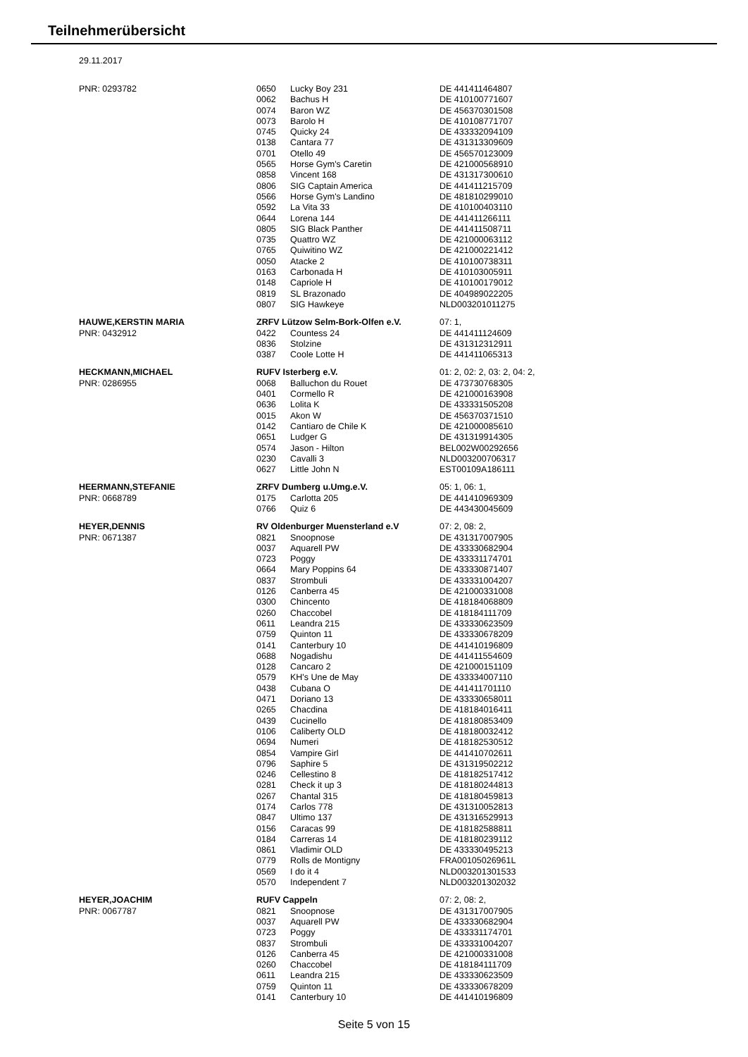Teilnehmerübersicht
29.11.2017
| PNR: 0293782 | 0650 | Lucky Boy 231 | DE 441411464807 |
| | 0062 | Bachus H | DE 410100771607 |
| | 0074 | Baron WZ | DE 456370301508 |
| | 0073 | Barolo H | DE 410108771707 |
| | 0745 | Quicky 24 | DE 433332094109 |
| | 0138 | Cantara 77 | DE 431313309609 |
| | 0701 | Otello 49 | DE 456570123009 |
| | 0565 | Horse Gym's Caretin | DE 421000568910 |
| | 0858 | Vincent 168 | DE 431317300610 |
| | 0806 | SIG Captain America | DE 441411215709 |
| | 0566 | Horse Gym's Landino | DE 481810299010 |
| | 0592 | La Vita 33 | DE 410100403110 |
| | 0644 | Lorena 144 | DE 441411266111 |
| | 0805 | SIG Black Panther | DE 441411508711 |
| | 0735 | Quattro WZ | DE 421000063112 |
| | 0765 | Quiwitino WZ | DE 421000221412 |
| | 0050 | Atacke 2 | DE 410100738311 |
| | 0163 | Carbonada H | DE 410103005911 |
| | 0148 | Capriole H | DE 410100179012 |
| | 0819 | SL Brazonado | DE 404989022205 |
| | 0807 | SIG Hawkeye | NLD003201011275 |
| HAUWE,KERSTIN MARIA | ZRFV Lützow Selm-Bork-Olfen e.V. | | 07: 1, |
| PNR: 0432912 | 0422 | Countess 24 | DE 441411124609 |
| | 0836 | Stolzine | DE 431312312911 |
| | 0387 | Coole Lotte H | DE 441411065313 |
| HECKMANN,MICHAEL | RUFV Isterberg e.V. | | 01: 2, 02: 2, 03: 2, 04: 2, |
| PNR: 0286955 | 0068 | Balluchon du Rouet | DE 473730768305 |
| | 0401 | Cormello R | DE 421000163908 |
| | 0636 | Lolita K | DE 433331505208 |
| | 0015 | Akon W | DE 456370371510 |
| | 0142 | Cantiaro de Chile K | DE 421000085610 |
| | 0651 | Ludger G | DE 431319914305 |
| | 0574 | Jason - Hilton | BEL002W00292656 |
| | 0230 | Cavalli 3 | NLD003200706317 |
| | 0627 | Little John N | EST00109A186111 |
| HEERMANN,STEFANIE | ZRFV Dumberg u.Umg.e.V. | | 05: 1, 06: 1, |
| PNR: 0668789 | 0175 | Carlotta 205 | DE 441410969309 |
| | 0766 | Quiz 6 | DE 443430045609 |
| HEYER,DENNIS | RV Oldenburger Muensterland e.V | | 07: 2, 08: 2, |
| PNR: 0671387 | 0821 | Snoopnose | DE 431317007905 |
| | 0037 | Aquarell PW | DE 433330682904 |
| | 0723 | Poggy | DE 433331174701 |
| | 0664 | Mary Poppins 64 | DE 433330871407 |
| | 0837 | Strombuli | DE 433331004207 |
| | 0126 | Canberra 45 | DE 421000331008 |
| | 0300 | Chincento | DE 418184068809 |
| | 0260 | Chaccobel | DE 418184111709 |
| | 0611 | Leandra 215 | DE 433330623509 |
| | 0759 | Quinton 11 | DE 433330678209 |
| | 0141 | Canterbury 10 | DE 441410196809 |
| | 0688 | Nogadishu | DE 441411554609 |
| | 0128 | Cancaro 2 | DE 421000151109 |
| | 0579 | KH's Une de May | DE 433334007110 |
| | 0438 | Cubana O | DE 441411701110 |
| | 0471 | Doriano 13 | DE 433330658011 |
| | 0265 | Chacdina | DE 418184016411 |
| | 0439 | Cucinello | DE 418180853409 |
| | 0106 | Caliberty OLD | DE 418180032412 |
| | 0694 | Numeri | DE 418182530512 |
| | 0854 | Vampire Girl | DE 441410702611 |
| | 0796 | Saphire 5 | DE 431319502212 |
| | 0246 | Cellestino 8 | DE 418182517412 |
| | 0281 | Check it up 3 | DE 418180244813 |
| | 0267 | Chantal 315 | DE 418180459813 |
| | 0174 | Carlos 778 | DE 431310052813 |
| | 0847 | Ultimo 137 | DE 431316529913 |
| | 0156 | Caracas 99 | DE 418182588811 |
| | 0184 | Carreras 14 | DE 418180239112 |
| | 0861 | Vladimir OLD | DE 433330495213 |
| | 0779 | Rolls de Montigny | FRA00105026961L |
| | 0569 | I do it 4 | NLD003201301533 |
| | 0570 | Independent 7 | NLD003201302032 |
| HEYER,JOACHIM | RUFV Cappeln | | 07: 2, 08: 2, |
| PNR: 0067787 | 0821 | Snoopnose | DE 431317007905 |
| | 0037 | Aquarell PW | DE 433330682904 |
| | 0723 | Poggy | DE 433331174701 |
| | 0837 | Strombuli | DE 433331004207 |
| | 0126 | Canberra 45 | DE 421000331008 |
| | 0260 | Chaccobel | DE 418184111709 |
| | 0611 | Leandra 215 | DE 433330623509 |
| | 0759 | Quinton 11 | DE 433330678209 |
| | 0141 | Canterbury 10 | DE 441410196809 |
Seite 5 von 15